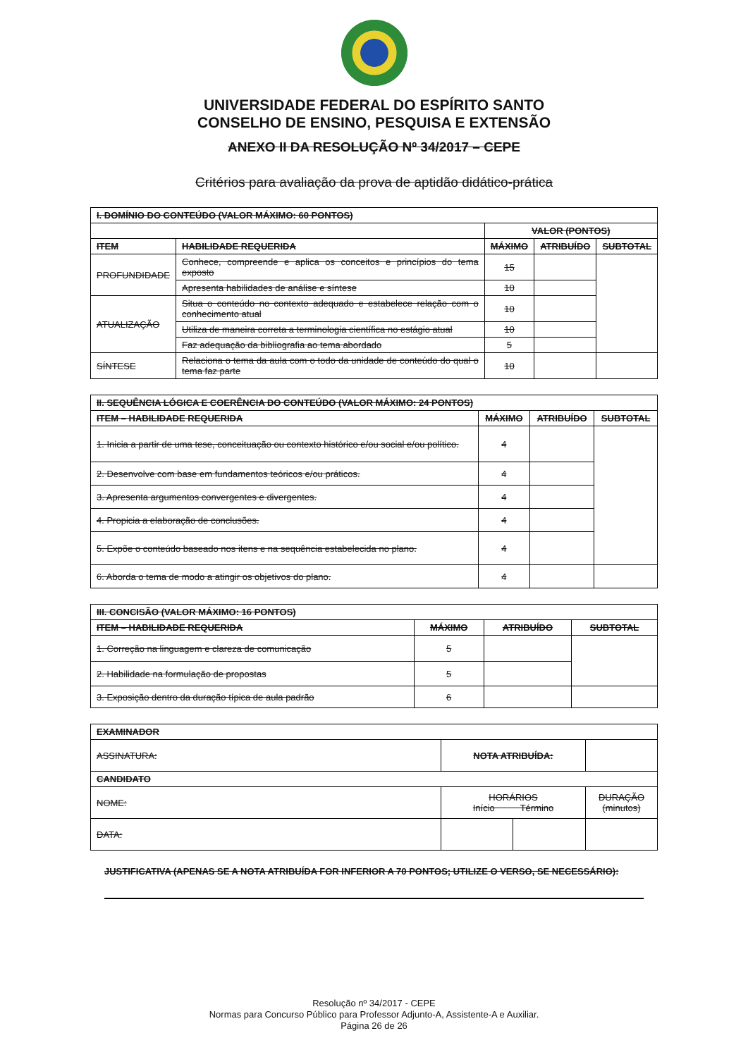UNIVERSIDADE FEDERAL DO ESPÍRITO SANTO
CONSELHO DE ENSINO, PESQUISA E EXTENSÃO
ANEXO II DA RESOLUÇÃO Nº 34/2017 – CEPE
Critérios para avaliação da prova de aptidão didático-prática
| I. DOMÍNIO DO CONTEÚDO (VALOR MÁXIMO: 60 PONTOS) | | | | |
| --- | --- | --- | --- | --- |
| | | VALOR (PONTOS) | | |
| ITEM | HABILIDADE REQUERIDA | MÁXIMO | ATRIBUÍDO | SUBTOTAL |
| PROFUNDIDADE | Conhece, compreende e aplica os conceitos e princípios do tema exposto | 15 | | |
| | Apresenta habilidades de análise e síntese | 10 | | |
| ATUALIZAÇÃO | Situa o conteúdo no contexto adequado e estabelece relação com o conhecimento atual | 10 | | |
| | Utiliza de maneira correta a terminologia científica no estágio atual | 10 | | |
| | Faz adequação da bibliografia ao tema abordado | 5 | | |
| SÍNTESE | Relaciona o tema da aula com o todo da unidade de conteúdo do qual o tema faz parte | 10 | | |
| II. SEQUÊNCIA LÓGICA E COERÊNCIA DO CONTEÚDO (VALOR MÁXIMO: 24 PONTOS) | | | |
| --- | --- | --- | --- |
| ITEM – HABILIDADE REQUERIDA | MÁXIMO | ATRIBUÍDO | SUBTOTAL |
| 1. Inicia a partir de uma tese, conceituação ou contexto histórico e/ou social e/ou político. | 4 | | |
| 2. Desenvolve com base em fundamentos teóricos e/ou práticos. | 4 | | |
| 3. Apresenta argumentos convergentes e divergentes. | 4 | | |
| 4. Propicia a elaboração de conclusões. | 4 | | |
| 5. Expõe o conteúdo baseado nos itens e na sequência estabelecida no plano. | 4 | | |
| 6. Aborda o tema de modo a atingir os objetivos do plano. | 4 | | |
| III. CONCISÃO (VALOR MÁXIMO: 16 PONTOS) | | | |
| --- | --- | --- | --- |
| ITEM – HABILIDADE REQUERIDA | MÁXIMO | ATRIBUÍDO | SUBTOTAL |
| 1. Correção na linguagem e clareza de comunicação | 5 | | |
| 2. Habilidade na formulação de propostas | 5 | | |
| 3. Exposição dentro da duração típica de aula padrão | 6 | | |
| EXAMINADOR | | | |
| --- | --- | --- | --- |
| ASSINATURA: | NOTA ATRIBUÍDA: | | |
| CANDIDATO | | | |
| NOME: | HORÁRIOS Início Término | | DURAÇÃO (minutos) |
| DATA: | | | |
JUSTIFICATIVA (APENAS SE A NOTA ATRIBUÍDA FOR INFERIOR A 70 PONTOS; UTILIZE O VERSO, SE NECESSÁRIO):
Resolução nº 34/2017 - CEPE
Normas para Concurso Público para Professor Adjunto-A, Assistente-A e Auxiliar.
Página 26 de 26